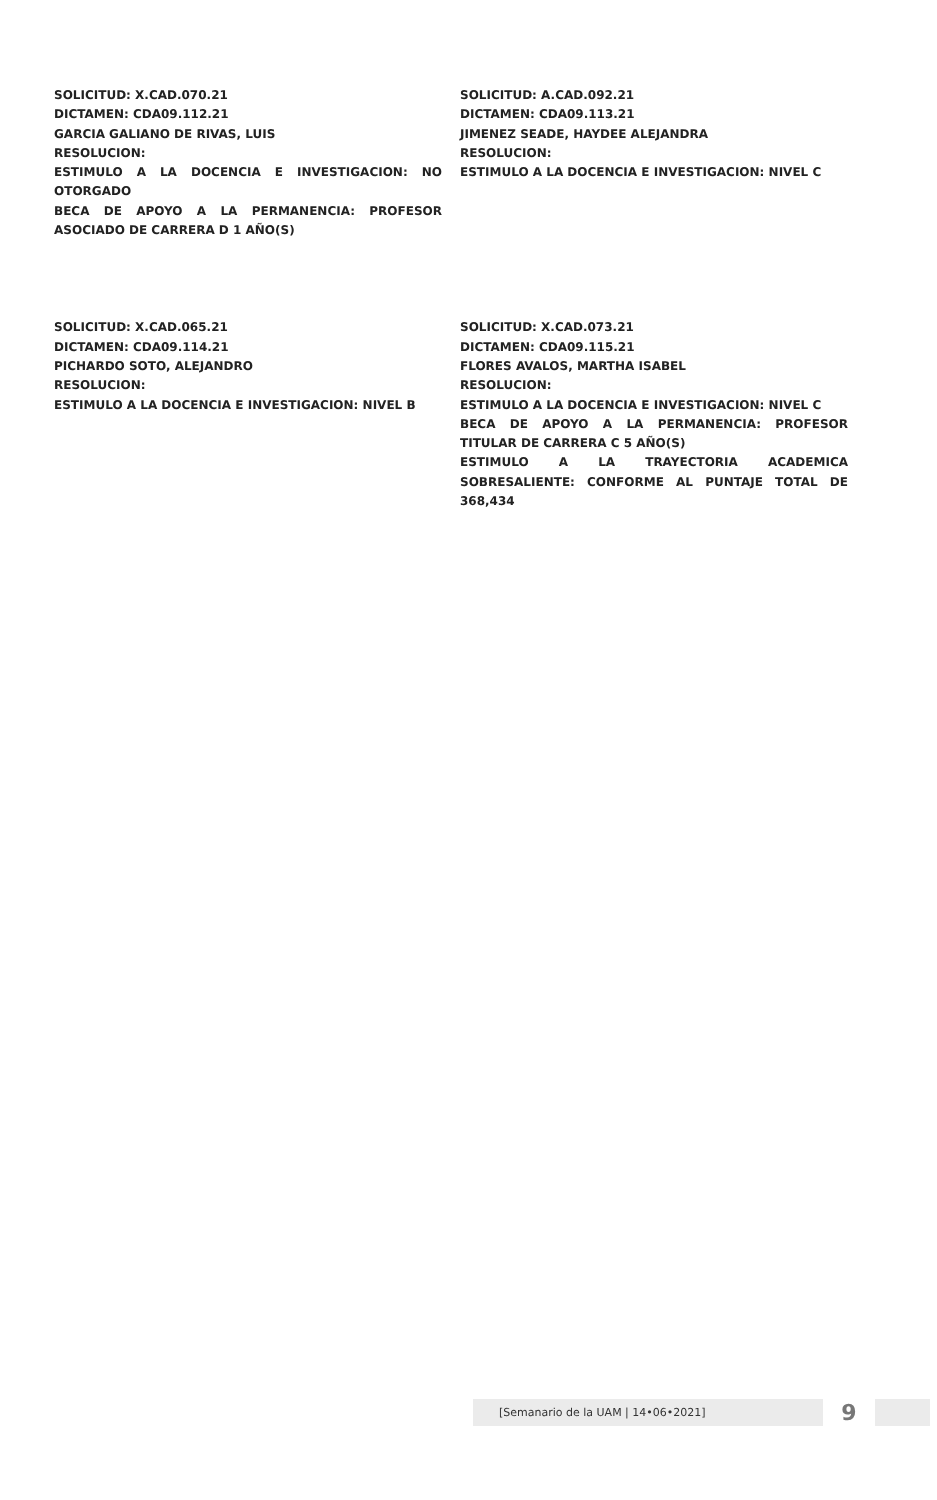SOLICITUD: X.CAD.070.21
DICTAMEN: CDA09.112.21
GARCIA GALIANO DE RIVAS, LUIS
RESOLUCION:
ESTIMULO A LA DOCENCIA E INVESTIGACION: NO OTORGADO
BECA DE APOYO A LA PERMANENCIA: PROFESOR ASOCIADO DE CARRERA D 1 AÑO(S)
SOLICITUD: A.CAD.092.21
DICTAMEN: CDA09.113.21
JIMENEZ SEADE, HAYDEE ALEJANDRA
RESOLUCION:
ESTIMULO A LA DOCENCIA E INVESTIGACION: NIVEL C
SOLICITUD: X.CAD.065.21
DICTAMEN: CDA09.114.21
PICHARDO SOTO, ALEJANDRO
RESOLUCION:
ESTIMULO A LA DOCENCIA E INVESTIGACION: NIVEL B
SOLICITUD: X.CAD.073.21
DICTAMEN: CDA09.115.21
FLORES AVALOS, MARTHA ISABEL
RESOLUCION:
ESTIMULO A LA DOCENCIA E INVESTIGACION: NIVEL C
BECA DE APOYO A LA PERMANENCIA: PROFESOR TITULAR DE CARRERA C 5 AÑO(S)
ESTIMULO A LA TRAYECTORIA ACADEMICA SOBRESALIENTE: CONFORME AL PUNTAJE TOTAL DE 368,434
[Semanario de la UAM | 14•06•2021]
9